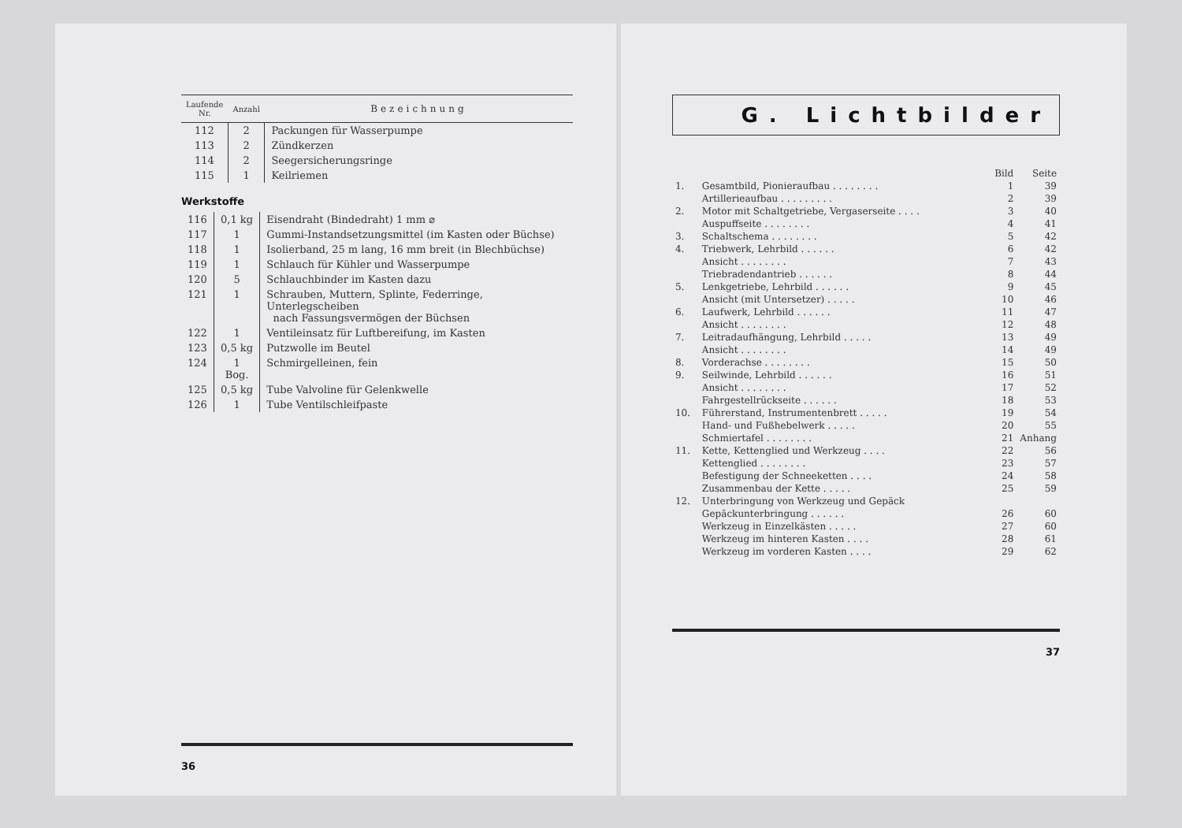| Laufende Nr. | Anzahl | Bezeichnung |
| --- | --- | --- |
| 112 | 2 | Packungen für Wasserpumpe |
| 113 | 2 | Zündkerzen |
| 114 | 2 | Seegersicherungsringe |
| 115 | 1 | Keilriemen |
Werkstoffe
| 116 | 0,1 kg | Eisendraht (Bindedraht) 1 mm ⌀ |
| 117 | 1 | Gummi-Instandsetzungsmittel (im Kasten oder Büchse) |
| 118 | 1 | Isolierband, 25 m lang, 16 mm breit (in Blechbüchse) |
| 119 | 1 | Schlauch für Kühler und Wasserpumpe |
| 120 | 5 | Schlauchbinder im Kasten dazu |
| 121 | 1 | Schrauben, Muttern, Splinte, Federringe, Unterlegscheiben nach Fassungsvermögen der Büchsen |
| 122 | 1 | Ventileinsatz für Luftbereifung, im Kasten |
| 123 | 0,5 kg | Putzwolle im Beutel |
| 124 | 1 Bog. | Schmirgelleinen, fein |
| 125 | 0,5 kg | Tube Valvoline für Gelenkwelle |
| 126 | 1 | Tube Ventilschleifpaste |
36
G. Lichtbilder
| | | Bild | Seite |
| 1. | Gesamtbild, Pionieraufbau . . . . . . . . | 1 | 39 |
| | Artillerieaufbau . . . . . . . . . | 2 | 39 |
| 2. | Motor mit Schaltgetriebe, Vergaserseite . . . . | 3 | 40 |
| | Auspuffseite . . . . . . . . | 4 | 41 |
| 3. | Schaltschema . . . . . . . . | 5 | 42 |
| 4. | Triebwerk, Lehrbild . . . . . . | 6 | 42 |
| | Ansicht . . . . . . . . | 7 | 43 |
| | Triebradendantrieb . . . . . . | 8 | 44 |
| 5. | Lenkgetriebe, Lehrbild . . . . . . | 9 | 45 |
| | Ansicht (mit Untersetzer) . . . . . | 10 | 46 |
| 6. | Laufwerk, Lehrbild . . . . . . | 11 | 47 |
| | Ansicht . . . . . . . . | 12 | 48 |
| 7. | Leitradaufhängung, Lehrbild . . . . . | 13 | 49 |
| | Ansicht . . . . . . . . | 14 | 49 |
| 8. | Vorderachse . . . . . . . . | 15 | 50 |
| 9. | Seilwinde, Lehrbild . . . . . . | 16 | 51 |
| | Ansicht . . . . . . . . | 17 | 52 |
| | Fahrgestellrückseite . . . . . . | 18 | 53 |
| 10. | Führerstand, Instrumentenbrett . . . . . | 19 | 54 |
| | Hand- und Fußhebelwerk . . . . . | 20 | 55 |
| | Schmiertafel . . . . . . . . | 21 | Anhang |
| 11. | Kette, Kettenglied und Werkzeug . . . . | 22 | 56 |
| | Kettenglied . . . . . . . . | 23 | 57 |
| | Befestigung der Schneeketten . . . . | 24 | 58 |
| | Zusammenbau der Kette . . . . . | 25 | 59 |
| 12. | Unterbringung von Werkzeug und Gepäck | | |
| | Gepäckunterbringung . . . . . . | 26 | 60 |
| | Werkzeug in Einzelkästen . . . . . | 27 | 60 |
| | Werkzeug im hinteren Kasten . . . . | 28 | 61 |
| | Werkzeug im vorderen Kasten . . . . | 29 | 62 |
37